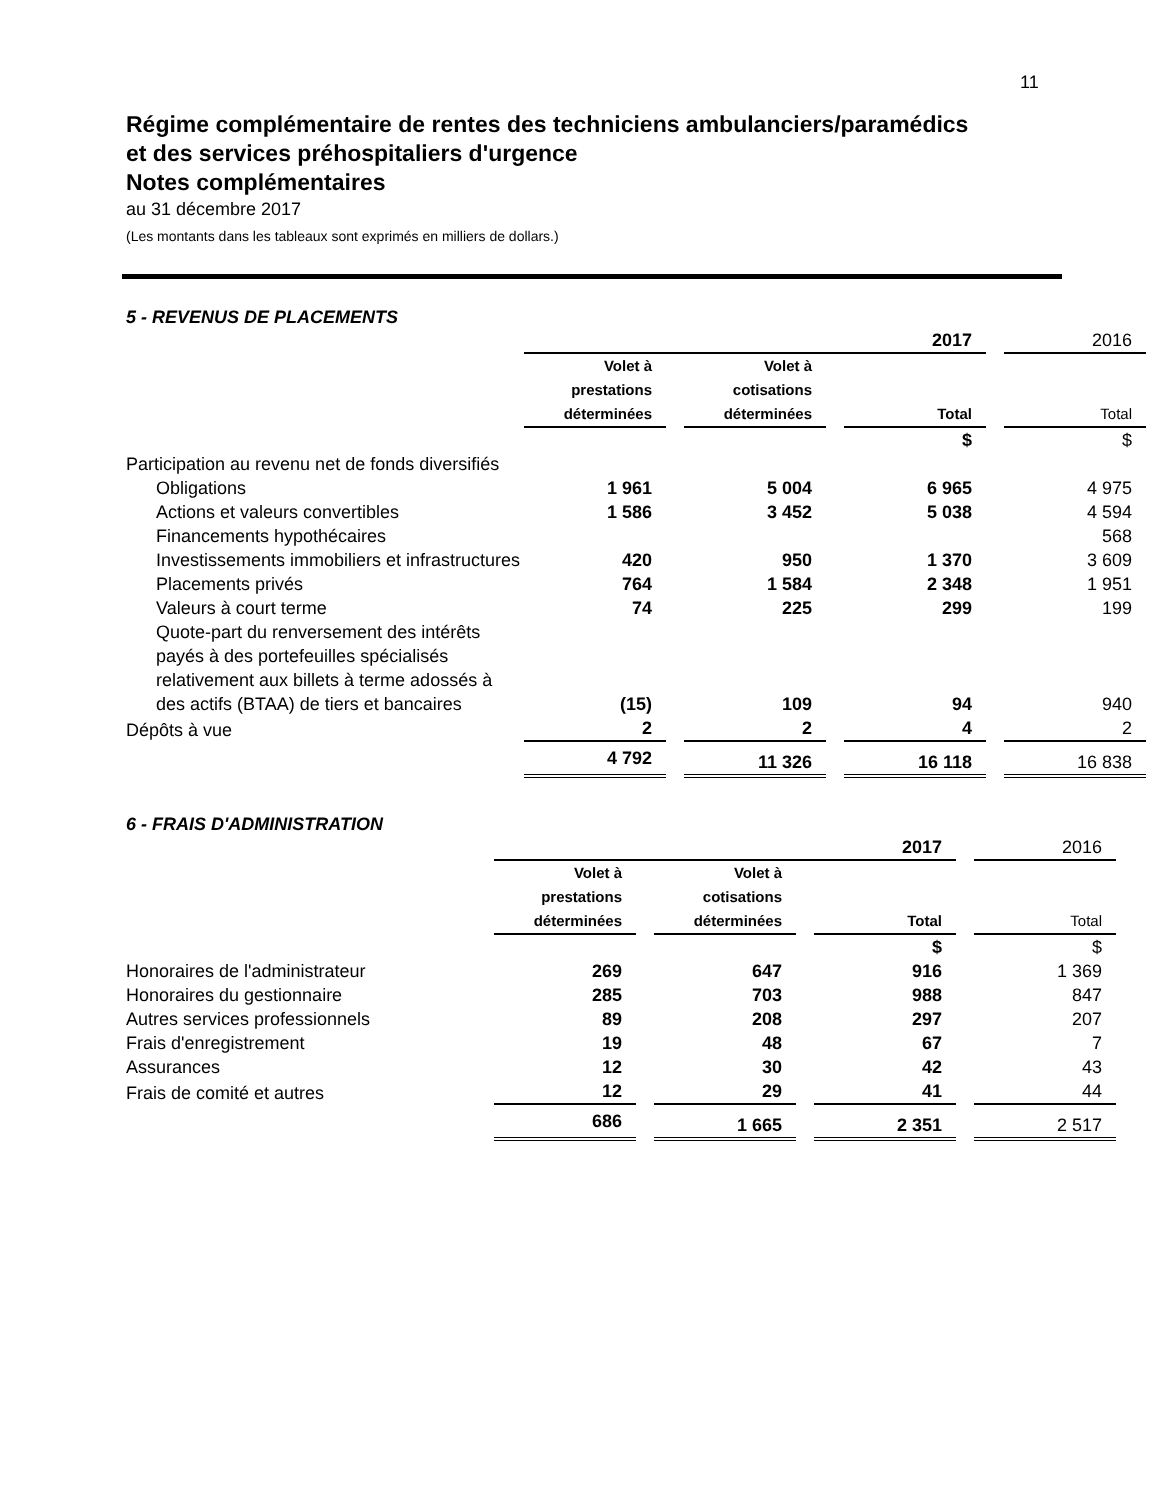11
Régime complémentaire de rentes des techniciens ambulanciers/paramédics
et des services préhospitaliers d'urgence
Notes complémentaires
au 31 décembre 2017
(Les montants dans les tableaux sont exprimés en milliers de dollars.)
5 - REVENUS DE PLACEMENTS
| | 2017 | | | | | | 2016 |
| | Volet à prestations déterminées | | Volet à cotisations déterminées | | Total | | Total |
| | | | | | $ | | $ |
| Participation au revenu net de fonds diversifiés | | | | | | | |
| Obligations | 1 961 | | 5 004 | | 6 965 | | 4 975 |
| Actions et valeurs convertibles | 1 586 | | 3 452 | | 5 038 | | 4 594 |
| Financements hypothécaires | | | | | | | 568 |
| Investissements immobiliers et infrastructures | 420 | | 950 | | 1 370 | | 3 609 |
| Placements privés | 764 | | 1 584 | | 2 348 | | 1 951 |
| Valeurs à court terme | 74 | | 225 | | 299 | | 199 |
| Quote-part du renversement des intérêts payés à des portefeuilles spécialisés relativement aux billets à terme adossés à des actifs (BTAA) de tiers et bancaires | (15) | | 109 | | 94 | | 940 |
| Dépôts à vue | 2 | | 2 | | 4 | | 2 |
| | 4 792 | | 11 326 | | 16 118 | | 16 838 |
6 - FRAIS D'ADMINISTRATION
| | 2017 | | | | | | 2016 |
| | Volet à prestations déterminées | | Volet à cotisations déterminées | | Total | | Total |
| | | | | | $ | | $ |
| Honoraires de l'administrateur | 269 | | 647 | | 916 | | 1 369 |
| Honoraires du gestionnaire | 285 | | 703 | | 988 | | 847 |
| Autres services professionnels | 89 | | 208 | | 297 | | 207 |
| Frais d'enregistrement | 19 | | 48 | | 67 | | 7 |
| Assurances | 12 | | 30 | | 42 | | 43 |
| Frais de comité et autres | 12 | | 29 | | 41 | | 44 |
| | 686 | | 1 665 | | 2 351 | | 2 517 |